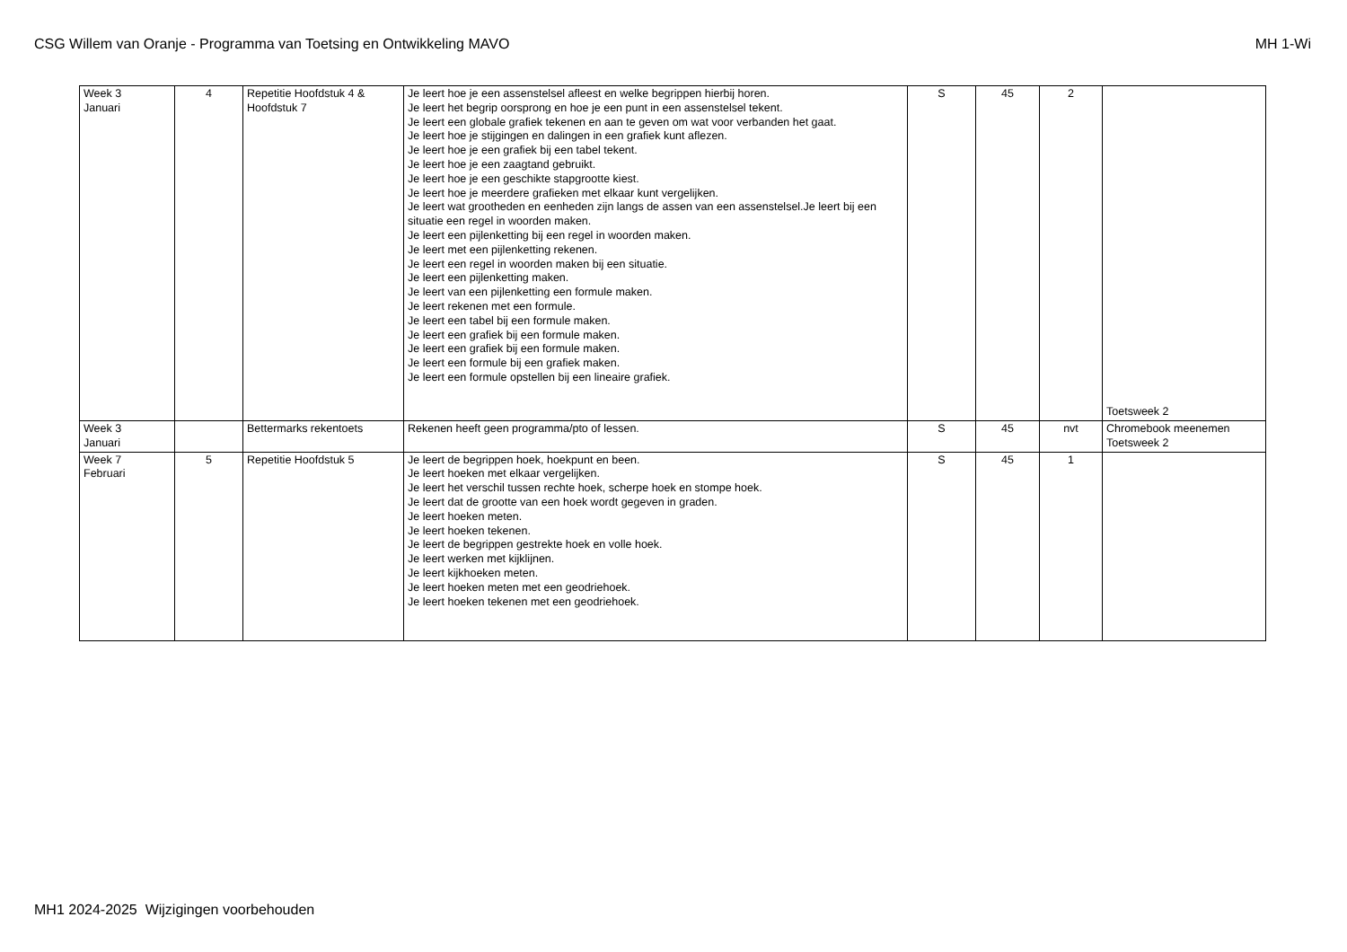CSG Willem van Oranje - Programma van Toetsing en Ontwikkeling MAVO MH 1-Wi
| Week 3 Januari | 4 | Repetitie Hoofdstuk 4 & Hoofdstuk 7 | Je leert hoe je een assenstelsel afleest en welke begrippen hierbij horen. Je leert het begrip oorsprong en hoe je een punt in een assenstelsel tekent. Je leert een globale grafiek tekenen en aan te geven om wat voor verbanden het gaat. Je leert hoe je stijgingen en dalingen in een grafiek kunt aflezen. Je leert hoe je een grafiek bij een tabel tekent. Je leert hoe je een zaagtand gebruikt. Je leert hoe je een geschikte stapgrootte kiest. Je leert hoe je meerdere grafieken met elkaar kunt vergelijken. Je leert wat grootheden en eenheden zijn langs de assen van een assenstelsel.Je leert bij een situatie een regel in woorden maken. Je leert een pijlenketting bij een regel in woorden maken. Je leert met een pijlenketting rekenen. Je leert een regel in woorden maken bij een situatie. Je leert een pijlenketting maken. Je leert van een pijlenketting een formule maken. Je leert rekenen met een formule. Je leert een tabel bij een formule maken. Je leert een grafiek bij een formule maken. Je leert een grafiek bij een formule maken. Je leert een formule bij een grafiek maken. Je leert een formule opstellen bij een lineaire grafiek. | S | 45 | 2 | Toetsweek 2 |
| Week 3 Januari | | Bettermarks rekentoets | Rekenen heeft geen programma/pto of lessen. | S | 45 | nvt | Chromebook meenemen Toetsweek 2 |
| Week 7 Februari | 5 | Repetitie Hoofdstuk 5 | Je leert de begrippen hoek, hoekpunt en been. Je leert hoeken met elkaar vergelijken. Je leert het verschil tussen rechte hoek, scherpe hoek en stompe hoek. Je leert dat de grootte van een hoek wordt gegeven in graden. Je leert hoeken meten. Je leert hoeken tekenen. Je leert de begrippen gestrekte hoek en volle hoek. Je leert werken met kijklijnen. Je leert kijkhoeken meten. Je leert hoeken meten met een geodriehoek. Je leert hoeken tekenen met een geodriehoek. | S | 45 | 1 | |
MH1 2024-2025 Wijzigingen voorbehouden